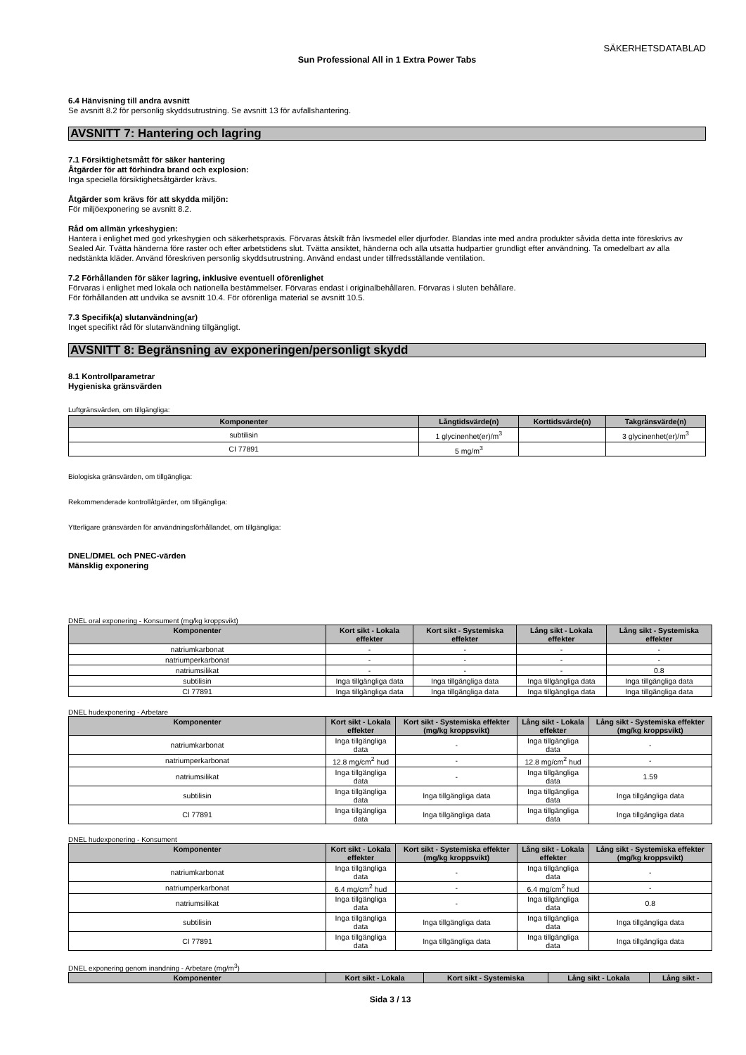SÄKERHETSDATABLAD
Sun Professional All in 1 Extra Power Tabs
6.4 Hänvisning till andra avsnitt
Se avsnitt 8.2 för personlig skyddsutrustning. Se avsnitt 13 för avfallshantering.
AVSNITT 7: Hantering och lagring
7.1 Försiktighetsmått för säker hantering
Åtgärder för att förhindra brand och explosion:
Inga speciella försiktighetsåtgärder krävs.
Åtgärder som krävs för att skydda miljön:
För miljöexponering se avsnitt 8.2.
Råd om allmän yrkeshygien:
Hantera i enlighet med god yrkeshygien och säkerhetspraxis. Förvaras åtskilt från livsmedel eller djurfoder. Blandas inte med andra produkter såvida detta inte föreskrivs av Sealed Air. Tvätta händerna före raster och efter arbetstidens slut. Tvätta ansiktet, händerna och alla utsatta hudpartier grundligt efter användning. Ta omedelbart av alla nedstänkta kläder. Använd föreskriven personlig skyddsutrustning. Använd endast under tillfredsställande ventilation.
7.2 Förhållanden för säker lagring, inklusive eventuell oförenlighet
Förvaras i enlighet med lokala och nationella bestämmelser. Förvaras endast i originalbehållaren. Förvaras i sluten behållare.
För förhållanden att undvika se avsnitt 10.4. För oförenliga material se avsnitt 10.5.
7.3 Specifik(a) slutanvändning(ar)
Inget specifikt råd för slutanvändning tillgängligt.
AVSNITT 8: Begränsning av exponeringen/personligt skydd
8.1 Kontrollparametrar
Hygieniska gränsvärden
Luftgränsvärden, om tillgängliga:
| Komponenter | Långtidsvärde(n) | Korttidsvärde(n) | Takgränsvärde(n) |
| --- | --- | --- | --- |
| subtilisin | 1 glycinenhet(er)/m<sup>3</sup> | | 3 glycinenhet(er)/m<sup>3</sup> |
| CI 77891 | 5 mg/m<sup>3</sup> | | |
Biologiska gränsvärden, om tillgängliga:
Rekommenderade kontrollåtgärder, om tillgängliga:
Ytterligare gränsvärden för användningsförhållandet, om tillgängliga:
DNEL/DMEL och PNEC-värden
Mänsklig exponering
DNEL oral exponering - Konsument (mg/kg kroppsvikt)
| Komponenter | Kort sikt - Lokala effekter | Kort sikt - Systemiska effekter | Lång sikt - Lokala effekter | Lång sikt - Systemiska effekter |
| --- | --- | --- | --- | --- |
| natriumkarbonat | - | - | - | - |
| natriumperkarbonat | - | - | - | - |
| natriumsilikat | - | - | - | 0.8 |
| subtilisin | Inga tillgängliga data | Inga tillgängliga data | Inga tillgängliga data | Inga tillgängliga data |
| CI 77891 | Inga tillgängliga data | Inga tillgängliga data | Inga tillgängliga data | Inga tillgängliga data |
DNEL hudexponering - Arbetare
| Komponenter | Kort sikt - Lokala effekter | Kort sikt - Systemiska effekter (mg/kg kroppsvikt) | Lång sikt - Lokala effekter | Lång sikt - Systemiska effekter (mg/kg kroppsvikt) |
| --- | --- | --- | --- | --- |
| natriumkarbonat | Inga tillgängliga data | - | Inga tillgängliga data | - |
| natriumperkarbonat | 12.8 mg/cm<sup>2</sup> hud | - | 12.8 mg/cm<sup>2</sup> hud | - |
| natriumsilikat | Inga tillgängliga data | - | Inga tillgängliga data | 1.59 |
| subtilisin | Inga tillgängliga data | Inga tillgängliga data | Inga tillgängliga data | Inga tillgängliga data |
| CI 77891 | Inga tillgängliga data | Inga tillgängliga data | Inga tillgängliga data | Inga tillgängliga data |
DNEL hudexponering - Konsument
| Komponenter | Kort sikt - Lokala effekter | Kort sikt - Systemiska effekter (mg/kg kroppsvikt) | Lång sikt - Lokala effekter | Lång sikt - Systemiska effekter (mg/kg kroppsvikt) |
| --- | --- | --- | --- | --- |
| natriumkarbonat | Inga tillgängliga data | - | Inga tillgängliga data | - |
| natriumperkarbonat | 6.4 mg/cm<sup>2</sup> hud | - | 6.4 mg/cm<sup>2</sup> hud | - |
| natriumsilikat | Inga tillgängliga data | - | Inga tillgängliga data | 0.8 |
| subtilisin | Inga tillgängliga data | Inga tillgängliga data | Inga tillgängliga data | Inga tillgängliga data |
| CI 77891 | Inga tillgängliga data | Inga tillgängliga data | Inga tillgängliga data | Inga tillgängliga data |
DNEL exponering genom inandning - Arbetare (mg/m<sup>3</sup>)
| Komponenter | Kort sikt - Lokala | Kort sikt - Systemiska | Lång sikt - Lokala | Lång sikt - |
| --- | --- | --- | --- | --- |
Sida 3 / 13